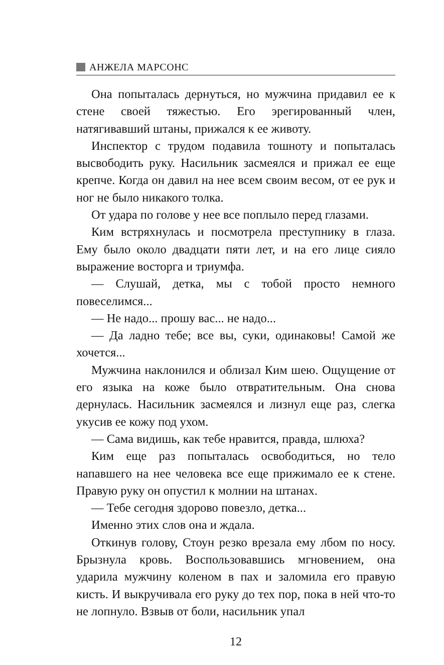АНЖЕЛА МАРСОНС
Она попыталась дернуться, но мужчина придавил ее к стене своей тяжестью. Его эрегированный член, натягивавший штаны, прижался к ее животу.
Инспектор с трудом подавила тошноту и попыталась высвободить руку. Насильник засмеялся и прижал ее еще крепче. Когда он давил на нее всем своим весом, от ее рук и ног не было никакого толка.
От удара по голове у нее все поплыло перед глазами.
Ким встряхнулась и посмотрела преступнику в глаза. Ему было около двадцати пяти лет, и на его лице сияло выражение восторга и триумфа.
— Слушай, детка, мы с тобой просто немного повеселимся...
— Не надо... прошу вас... не надо...
— Да ладно тебе; все вы, суки, одинаковы! Самой же хочется...
Мужчина наклонился и облизал Ким шею. Ощущение от его языка на коже было отвратительным. Она снова дернулась. Насильник засмеялся и лизнул еще раз, слегка укусив ее кожу под ухом.
— Сама видишь, как тебе нравится, правда, шлюха?
Ким еще раз попыталась освободиться, но тело напавшего на нее человека все еще прижимало ее к стене. Правую руку он опустил к молнии на штанах.
— Тебе сегодня здорово повезло, детка...
Именно этих слов она и ждала.
Откинув голову, Стоун резко врезала ему лбом по носу. Брызнула кровь. Воспользовавшись мгновением, она ударила мужчину коленом в пах и заломила его правую кисть. И выкручивала его руку до тех пор, пока в ней что-то не лопнуло. Взвыв от боли, насильник упал
12